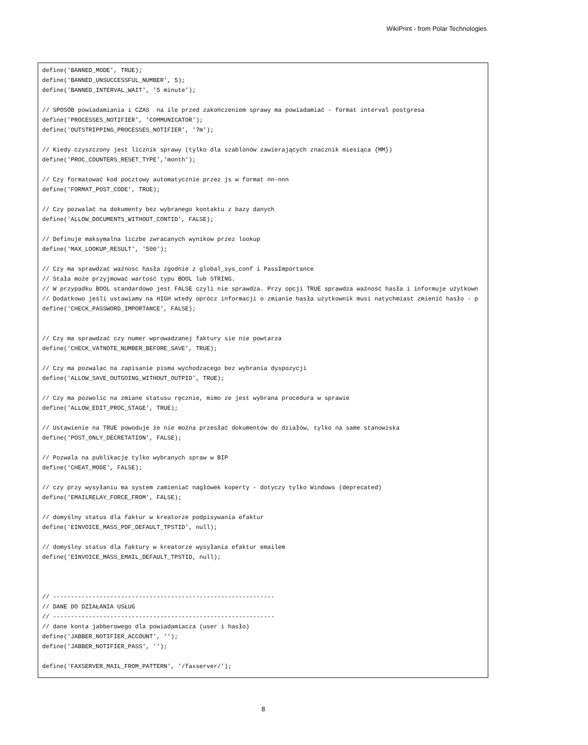WikiPrint - from Polar Technologies
define('BANNED_MODE', TRUE);
define('BANNED_UNSUCCESSFUL_NUMBER', 5);
define('BANNED_INTERVAL_WAIT', '5 minute');

// SPOSÓB powiadamiania i CZAS  na ile przed zakończeniem sprawy ma powiadamiać - format interval postgresa
define('PROCESSES_NOTIFIER', 'COMMUNICATOR');
define('OUTSTRIPPING_PROCESSES_NOTIFIER', '7m');

// Kiedy czyszczony jest licznik sprawy (tylko dla szablonów zawierających znacznik miesiąca {MM})
define('PROC_COUNTERS_RESET_TYPE','month');

// Czy formatować kod pocztowy automatycznie przez js w format nn-nnn
define('FORMAT_POST_CODE', TRUE);

// Czy pozwalać na dokumenty bez wybranego kontaktu z bazy danych
define('ALLOW_DOCUMENTS_WITHOUT_CONTID', FALSE);

// Definuje maksymalna liczbe zwracanych wynikow przez lookup
define('MAX_LOOKUP_RESULT', '500');

// Czy ma sprawdzać ważnosc hasła zgodnie z global_sys_conf i PassImportance
// Stała może przyjmować wartość typu BOOL lub STRING.
// W przypadku BOOL standardowo jest FALSE czyli nie sprawdza. Przy opcji TRUE sprawdza ważność hasła i informuje użytkown
// Dodatkowo jeśli ustawiamy na HIGH wtedy oprócz informacji o zmianie hasła użytkownik musi natychmiast zmienić hasło - p
define('CHECK_PASSWORD_IMPORTANCE', FALSE);


// Czy ma sprawdzać czy numer wprowadzanej faktury sie nie powtarza
define('CHECK_VATNOTE_NUMBER_BEFORE_SAVE', TRUE);

// Czy ma pozwalac na zapisanie pisma wychodzacego bez wybrania dyspozycji
define('ALLOW_SAVE_OUTGOING_WITHOUT_OUTPID', TRUE);

// Czy ma pozwolic na zmiane statusu ręcznie, mimo ze jest wybrana procedura w sprawie
define('ALLOW_EDIT_PROC_STAGE', TRUE);

// Ustawienie na TRUE powoduje że nie można przesłać dokumentów do działów, tylko na same stanowiska
define('POST_ONLY_DECRETATION', FALSE);

// Pozwala na publikację tylko wybranych spraw w BIP
define('CHEAT_MODE', FALSE);

// czy przy wysyłaniu ma system zamieniać nagłówek koperty - dotyczy tylko Windows (deprecated)
define('EMAILRELAY_FORCE_FROM', FALSE);

// domyślny status dla faktur w kreatorze podpisywania efaktur
define('EINVOICE_MASS_PDF_DEFAULT_TPSTID', null);

// domyślny status dla faktury w kreatorze wysyłania efaktur emailem
define('EINVOICE_MASS_EMAIL_DEFAULT_TPSTID, null);



// --------------------------------------------------------------
// DANE DO DZIAŁANIA USŁUG
// --------------------------------------------------------------
// dane konta jabberowego dla powiadamiacza (user i hasło)
define('JABBER_NOTIFIER_ACCOUNT', '');
define('JABBER_NOTIFIER_PASS', '');

define('FAXSERVER_MAIL_FROM_PATTERN', '/faxserver/');
8